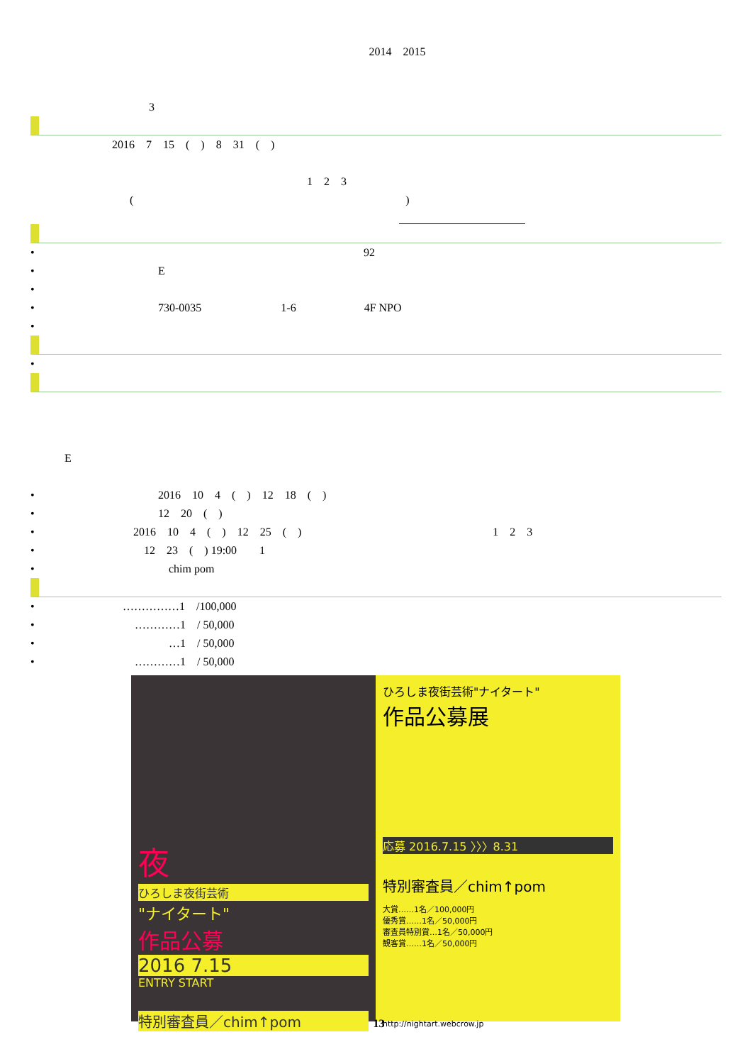2014　2015
3
2016　7　15　(　)　8　31　(　)
1　2　3
(　　　　　　　　　　　　　　　　　　　　　　　　)
• 92
• E
•
• 730-0035　　　　　　　1-6　　　　　　4F NPO
•
•
E
• 2016　10　4　(　)　12　18　(　)
• 12　20　(　)
• 2016　10　4　(　)　12　25　(　) 1　2　3
• 12　23　(　) 19:00　　1
• chim pom
• ……………1　/100,000
• …………1　/ 50,000
• …1　/ 50,000
• …………1　/ 50,000
夜
ひろしま夜街芸術
"ナイタート"
作品公募
2016 7.15
ENTRY START
特別審査員／chim↑pom
ひろしま夜街芸術"ナイタート"
作品公募展
応募 2016.7.15 〉〉〉8.31
特別審査員／chim↑pom
大賞……1名／100,000円
優秀賞……1名／50,000円
審査員特別賞…1名／50,000円
観客賞……1名／50,000円
http://nightart.webcrow.jp
13